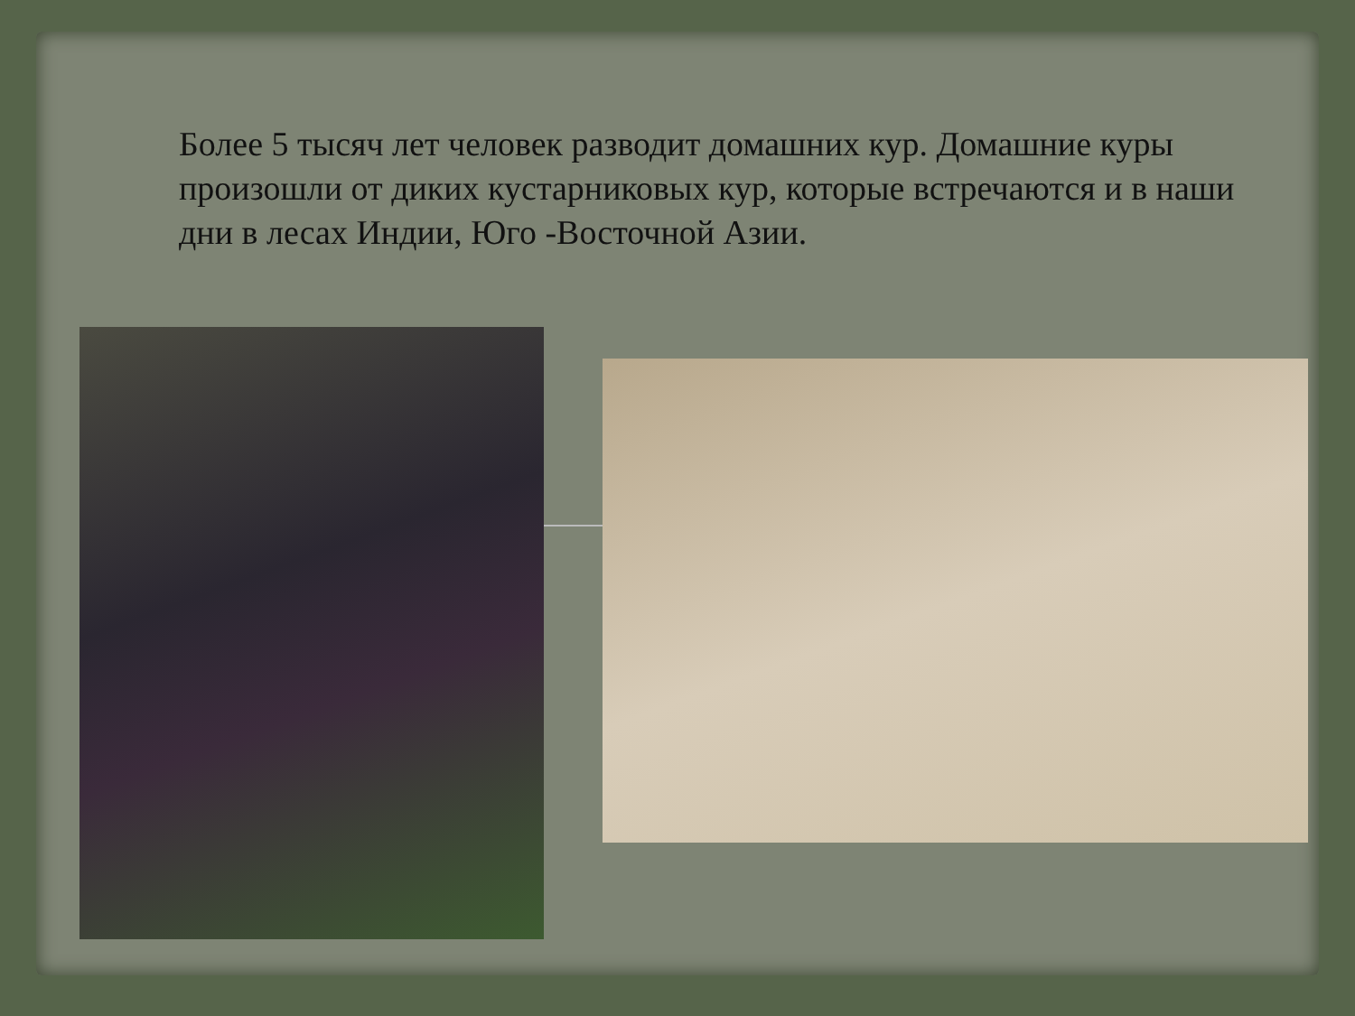Более 5 тысяч лет человек разводит домашних кур. Домашние куры произошли от диких кустарниковых кур, которые встречаются и в наши дни в лесах Индии, Юго -Восточной Азии.